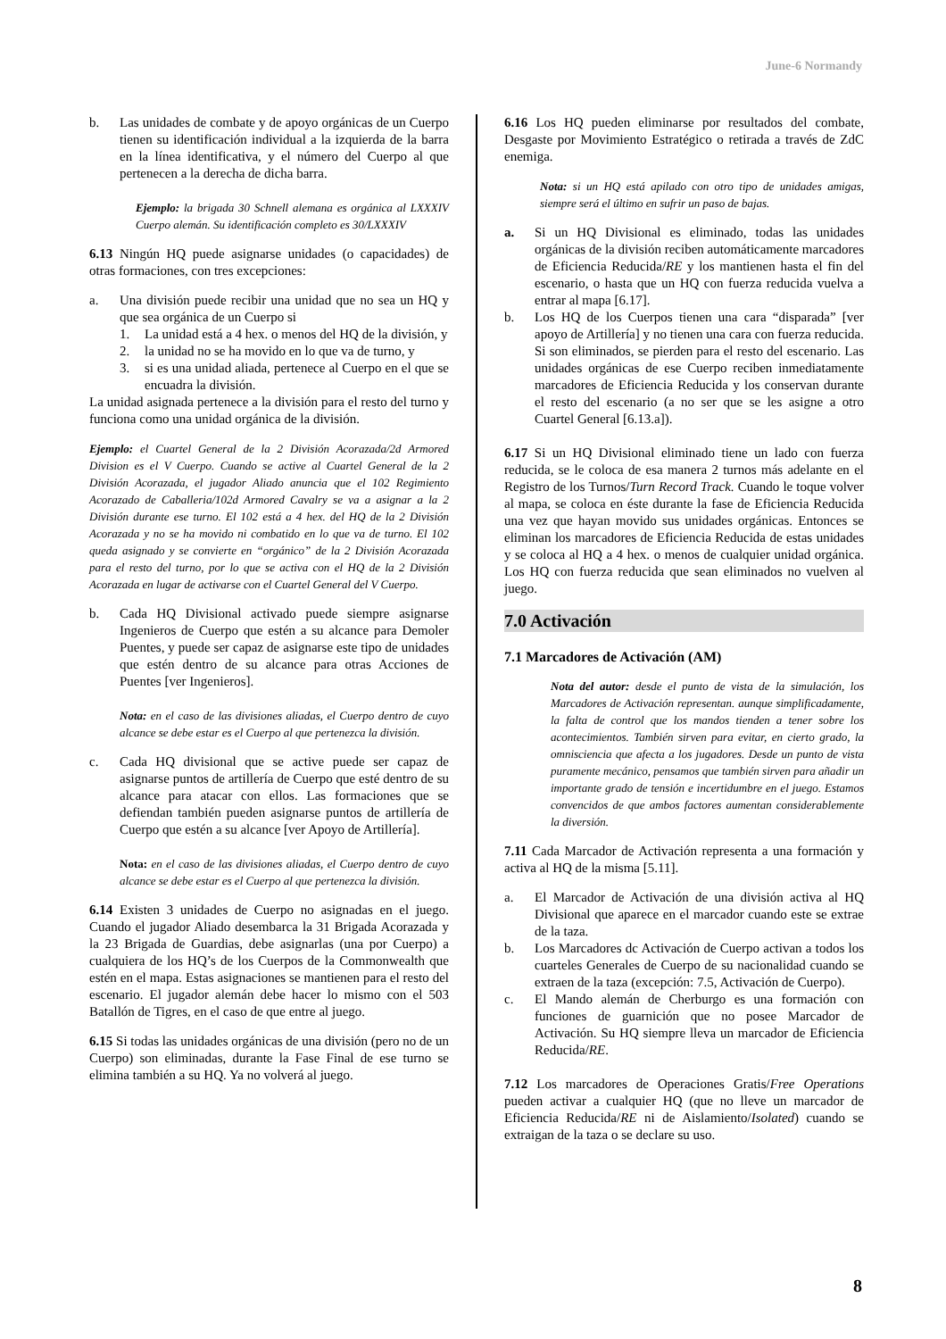June-6 Normandy
b. Las unidades de combate y de apoyo orgánicas de un Cuerpo tienen su identificación individual a la izquierda de la barra en la línea identificativa, y el número del Cuerpo al que pertenecen a la derecha de dicha barra.
Ejemplo: la brigada 30 Schnell alemana es orgánica al LXXXIV Cuerpo alemán. Su identificación completo es 30/LXXXIV
6.13 Ningún HQ puede asignarse unidades (o capacidades) de otras formaciones, con tres excepciones:
a. Una división puede recibir una unidad que no sea un HQ y que sea orgánica de un Cuerpo si
1. La unidad está a 4 hex. o menos del HQ de la división, y
2. la unidad no se ha movido en lo que va de turno, y
3. si es una unidad aliada, pertenece al Cuerpo en el que se encuadra la división.
La unidad asignada pertenece a la división para el resto del turno y funciona como una unidad orgánica de la división.
Ejemplo: el Cuartel General de la 2 División Acorazada/2d Armored Division es el V Cuerpo. Cuando se active al Cuartel General de la 2 División Acorazada, el jugador Aliado anuncia que el 102 Regimiento Acorazado de Caballeria/102d Armored Cavalry se va a asignar a la 2 División durante ese turno. El 102 está a 4 hex. del HQ de la 2 División Acorazada y no se ha movido ni combatido en lo que va de turno. El 102 queda asignado y se convierte en “orgánico” de la 2 División Acorazada para el resto del turno, por lo que se activa con el HQ de la 2 División Acorazada en lugar de activarse con el Cuartel General del V Cuerpo.
b. Cada HQ Divisional activado puede siempre asignarse Ingenieros de Cuerpo que estén a su alcance para Demoler Puentes, y puede ser capaz de asignarse este tipo de unidades que estén dentro de su alcance para otras Acciones de Puentes [ver Ingenieros].
Nota: en el caso de las divisiones aliadas, el Cuerpo dentro de cuyo alcance se debe estar es el Cuerpo al que pertenezca la división.
c. Cada HQ divisional que se active puede ser capaz de asignarse puntos de artillería de Cuerpo que esté dentro de su alcance para atacar con ellos. Las formaciones que se defiendan también pueden asignarse puntos de artillería de Cuerpo que estén a su alcance [ver Apoyo de Artillería].
Nota: en el caso de las divisiones aliadas, el Cuerpo dentro de cuyo alcance se debe estar es el Cuerpo al que pertenezca la división.
6.14 Existen 3 unidades de Cuerpo no asignadas en el juego. Cuando el jugador Aliado desembarca la 31 Brigada Acorazada y la 23 Brigada de Guardias, debe asignarlas (una por Cuerpo) a cualquiera de los HQ’s de los Cuerpos de la Commonwealth que estén en el mapa. Estas asignaciones se mantienen para el resto del escenario. El jugador alemán debe hacer lo mismo con el 503 Batallón de Tigres, en el caso de que entre al juego.
6.15 Si todas las unidades orgánicas de una división (pero no de un Cuerpo) son eliminadas, durante la Fase Final de ese turno se elimina también a su HQ. Ya no volverá al juego.
6.16 Los HQ pueden eliminarse por resultados del combate, Desgaste por Movimiento Estratégico o retirada a través de ZdC enemiga.
Nota: si un HQ está apilado con otro tipo de unidades amigas, siempre será el último en sufrir un paso de bajas.
a. Si un HQ Divisional es eliminado, todas las unidades orgánicas de la división reciben automáticamente marcadores de Eficiencia Reducida/RE y los mantienen hasta el fin del escenario, o hasta que un HQ con fuerza reducida vuelva a entrar al mapa [6.17].
b. Los HQ de los Cuerpos tienen una cara “disparada” [ver apoyo de Artillería] y no tienen una cara con fuerza reducida. Si son eliminados, se pierden para el resto del escenario. Las unidades orgánicas de ese Cuerpo reciben inmediatamente marcadores de Eficiencia Reducida y los conservan durante el resto del escenario (a no ser que se les asigne a otro Cuartel General [6.13.a]).
6.17 Si un HQ Divisional eliminado tiene un lado con fuerza reducida, se le coloca de esa manera 2 turnos más adelante en el Registro de los Turnos/Turn Record Track. Cuando le toque volver al mapa, se coloca en éste durante la fase de Eficiencia Reducida una vez que hayan movido sus unidades orgánicas. Entonces se eliminan los marcadores de Eficiencia Reducida de estas unidades y se coloca al HQ a 4 hex. o menos de cualquier unidad orgánica. Los HQ con fuerza reducida que sean eliminados no vuelven al juego.
7.0 Activación
7.1 Marcadores de Activación (AM)
Nota del autor: desde el punto de vista de la simulación, los Marcadores de Activación representan. aunque simplificadamente, la falta de control que los mandos tienden a tener sobre los acontecimientos. También sirven para evitar, en cierto grado, la omnisciencia que afecta a los jugadores. Desde un punto de vista puramente mecánico, pensamos que también sirven para añadir un importante grado de tensión e incertidumbre en el juego. Estamos convencidos de que ambos factores aumentan considerablemente la diversión.
7.11 Cada Marcador de Activación representa a una formación y activa al HQ de la misma [5.11].
a. El Marcador de Activación de una división activa al HQ Divisional que aparece en el marcador cuando este se extrae de la taza.
b. Los Marcadores dc Activación de Cuerpo activan a todos los cuarteles Generales de Cuerpo de su nacionalidad cuando se extraen de la taza (excepción: 7.5, Activación de Cuerpo).
c. El Mando alemán de Cherburgo es una formación con funciones de guarnición que no posee Marcador de Activación. Su HQ siempre lleva un marcador de Eficiencia Reducida/RE.
7.12 Los marcadores de Operaciones Gratis/Free Operations pueden activar a cualquier HQ (que no lleve un marcador de Eficiencia Reducida/RE ni de Aislamiento/Isolated) cuando se extraigan de la taza o se declare su uso.
8